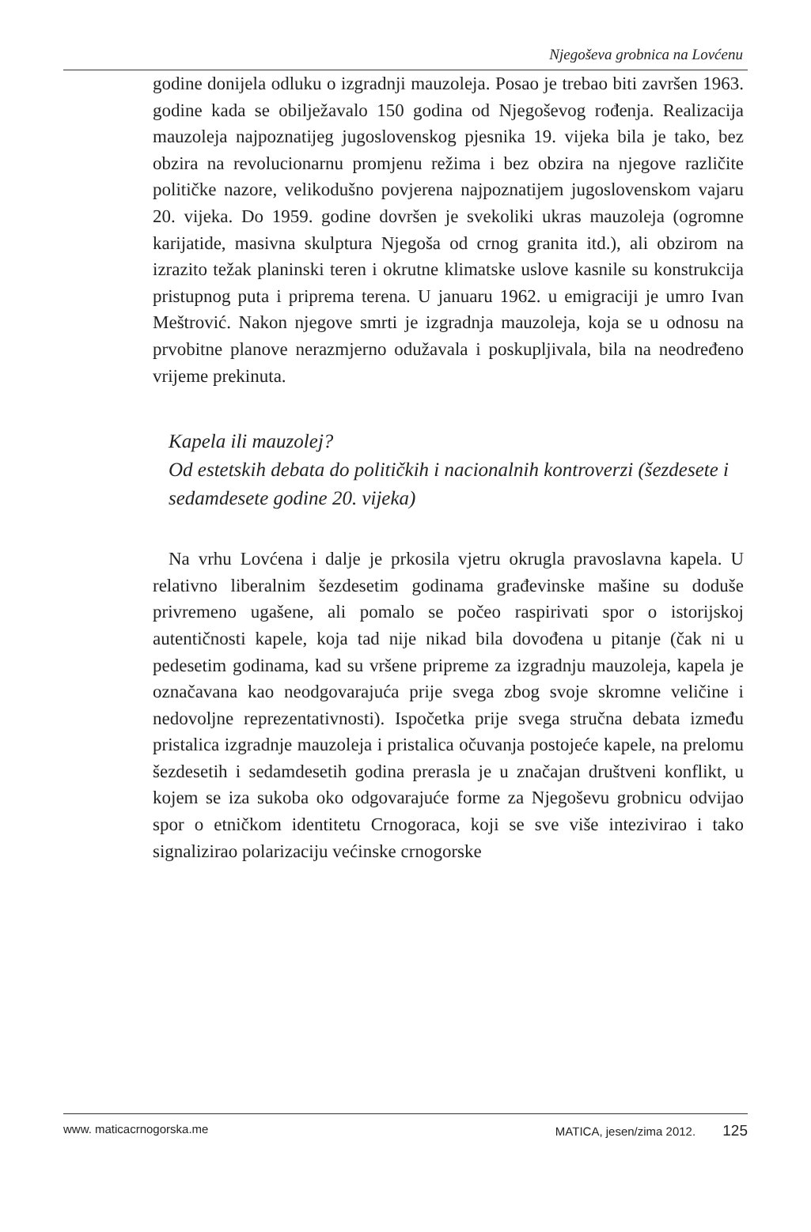Njegoševa grobnica na Lovćenu
godine donijela odluku o izgradnji mauzoleja. Posao je trebao biti završen 1963. godine kada se obilježavalo 150 godina od Njegoševog rođenja. Realizacija mauzoleja najpoznatijeg jugoslovenskog pjesnika 19. vijeka bila je tako, bez obzira na revolucionarnu promjenu režima i bez obzira na njegove različite političke nazore, velikodušno povjerena najpoznatijem jugoslovenskom vajaru 20. vijeka. Do 1959. godine dovršen je svekoliki ukras mauzoleja (ogromne karijatide, masivna skulptura Njegoša od crnog granita itd.), ali obzirom na izrazito težak planinski teren i okrutne klimatske uslove kasnile su konstrukcija pristupnog puta i priprema terena. U januaru 1962. u emigraciji je umro Ivan Meštrović. Nakon njegove smrti je izgradnja mauzoleja, koja se u odnosu na prvobitne planove nerazmjerno odužavala i poskupljivala, bila na neodređeno vrijeme prekinuta.
Kapela ili mauzolej?
Od estetskih debata do političkih i nacionalnih kontroverzi (šezdesete i sedamdesete godine 20. vijeka)
Na vrhu Lovćena i dalje je prkosila vjetru okrugla pravoslavna kapela. U relativno liberalnim šezdesetim godinama građevinske mašine su doduše privremeno ugašene, ali pomalo se počeo raspirivati spor o istorijskoj autentičnosti kapele, koja tad nije nikad bila dovođena u pitanje (čak ni u pedesetim godinama, kad su vršene pripreme za izgradnju mauzoleja, kapela je označavana kao neodgovarajuća prije svega zbog svoje skromne veličine i nedovoljne reprezentativnosti). Ispočetka prije svega stručna debata između pristalica izgradnje mauzoleja i pristalica očuvanja postojeće kapele, na prelomu šezdesetih i sedamdesetih godina prerasla je u značajan društveni konflikt, u kojem se iza sukoba oko odgovarajuće forme za Njegoševu grobnicu odvijao spor o etničkom identitetu Crnogoraca, koji se sve više intezivirao i tako signalizirao polarizaciju većinske crnogorske
www. maticacrnogorska.me MATICA, jesen/zima 2012. 125